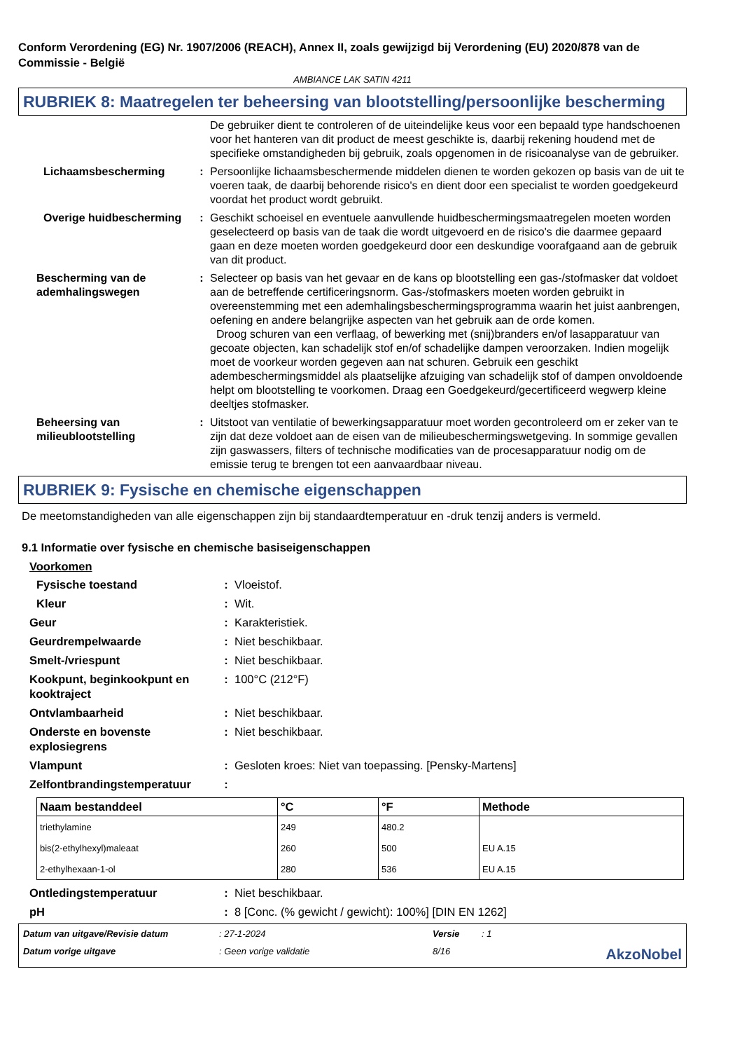Conform Verordening (EG) Nr. 1907/2006 (REACH), Annex II, zoals gewijzigd bij Verordening (EU) 2020/878 van de Commissie - België
AMBIANCE LAK SATIN 4211
RUBRIEK 8: Maatregelen ter beheersing van blootstelling/persoonlijke bescherming
De gebruiker dient te controleren of de uiteindelijke keus voor een bepaald type handschoenen voor het hanteren van dit product de meest geschikte is, daarbij rekening houdend met de specifieke omstandigheden bij gebruik, zoals opgenomen in de risicoanalyse van de gebruiker.
Lichaamsbescherming : Persoonlijke lichaamsbeschermende middelen dienen te worden gekozen op basis van de uit te voeren taak, de daarbij behorende risico's en dient door een specialist te worden goedgekeurd voordat het product wordt gebruikt.
Overige huidbescherming : Geschikt schoeisel en eventuele aanvullende huidbeschermingsmaatregelen moeten worden geselecteerd op basis van de taak die wordt uitgevoerd en de risico's die daarmee gepaard gaan en deze moeten worden goedgekeurd door een deskundige voorafgaand aan de gebruik van dit product.
Bescherming van de ademhalingswegen
: Selecteer op basis van het gevaar en de kans op blootstelling een gas-/stofmasker dat voldoet aan de betreffende certificeringsnorm. Gas-/stofmaskers moeten worden gebruikt in overeenstemming met een ademhalingsbeschermingsprogramma waarin het juist aanbrengen, oefening en andere belangrijke aspecten van het gebruik aan de orde komen.
Droog schuren van een verflaag, of bewerking met (snij)branders en/of lasapparatuur van gecoate objecten, kan schadelijk stof en/of schadelijke dampen veroorzaken. Indien mogelijk moet de voorkeur worden gegeven aan nat schuren. Gebruik een geschikt adembeschermingsmiddel als plaatselijke afzuiging van schadelijk stof of dampen onvoldoende helpt om blootstelling te voorkomen. Draag een Goedgekeurd/gecertificeerd wegwerp kleine deeltjes stofmasker.
Beheersing van milieublootstelling
: Uitstoot van ventilatie of bewerkingsapparatuur moet worden gecontroleerd om er zeker van te zijn dat deze voldoet aan de eisen van de milieubeschermingswetgeving. In sommige gevallen zijn gaswassers, filters of technische modificaties van de procesapparatuur nodig om de emissie terug te brengen tot een aanvaardbaar niveau.
RUBRIEK 9: Fysische en chemische eigenschappen
De meetomstandigheden van alle eigenschappen zijn bij standaardtemperatuur en -druk tenzij anders is vermeld.
9.1 Informatie over fysische en chemische basiseigenschappen
Voorkomen
Fysische toestand : Vloeistof.
Kleur : Wit.
Geur : Karakteristiek.
Geurdrempelwaarde : Niet beschikbaar.
Smelt-/vriespunt : Niet beschikbaar.
Kookpunt, beginkookpunt en kooktraject
: 100°C (212°F)
Ontvlambaarheid : Niet beschikbaar.
Onderste en bovenste explosiegrens
: Niet beschikbaar.
Vlampunt : Gesloten kroes: Niet van toepassing. [Pensky-Martens]
Zelfontbrandingstemperatuur :
| Naam bestanddeel | °C | °F | Methode |
| --- | --- | --- | --- |
| triethylamine | 249 | 480.2 | |
| bis(2-ethylhexyl)maleaat | 260 | 500 | EU A.15 |
| 2-ethylhexaan-1-ol | 280 | 536 | EU A.15 |
Ontledingstemperatuur : Niet beschikbaar.
pH : 8 [Conc. (% gewicht / gewicht): 100%] [DIN EN 1262]
Datum van uitgave/Revisie datum: 27-1-2024 Versie: 1 Datum vorige uitgave: Geen vorige validatie 8/16 AkzoNobel